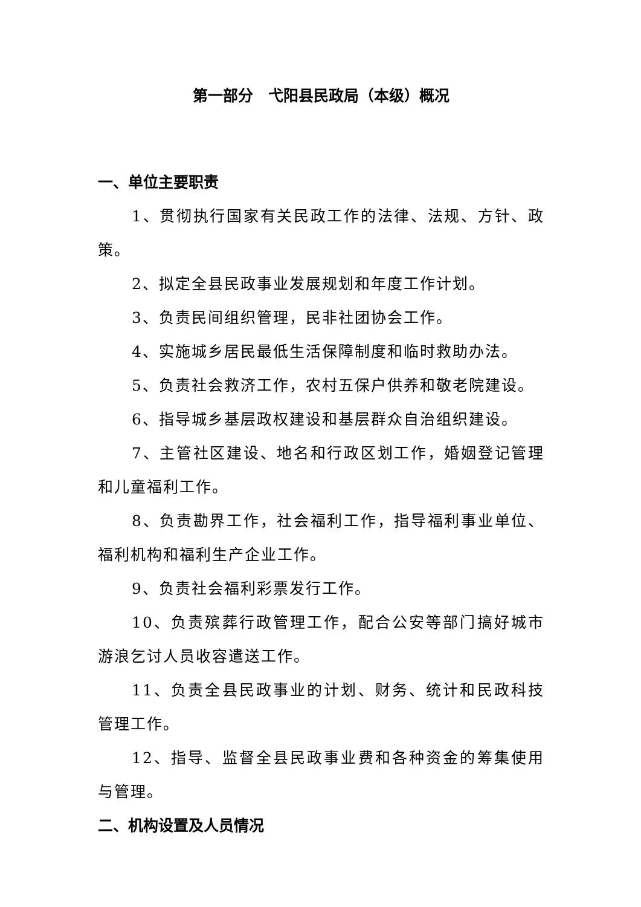第一部分　弋阳县民政局（本级）概况
一、单位主要职责
1、贯彻执行国家有关民政工作的法律、法规、方针、政策。
2、拟定全县民政事业发展规划和年度工作计划。
3、负责民间组织管理，民非社团协会工作。
4、实施城乡居民最低生活保障制度和临时救助办法。
5、负责社会救济工作，农村五保户供养和敬老院建设。
6、指导城乡基层政权建设和基层群众自治组织建设。
7、主管社区建设、地名和行政区划工作，婚姻登记管理和儿童福利工作。
8、负责勘界工作，社会福利工作，指导福利事业单位、福利机构和福利生产企业工作。
9、负责社会福利彩票发行工作。
10、负责殡葬行政管理工作，配合公安等部门搞好城市游浪乞讨人员收容遣送工作。
11、负责全县民政事业的计划、财务、统计和民政科技管理工作。
12、指导、监督全县民政事业费和各种资金的筹集使用与管理。
二、机构设置及人员情况